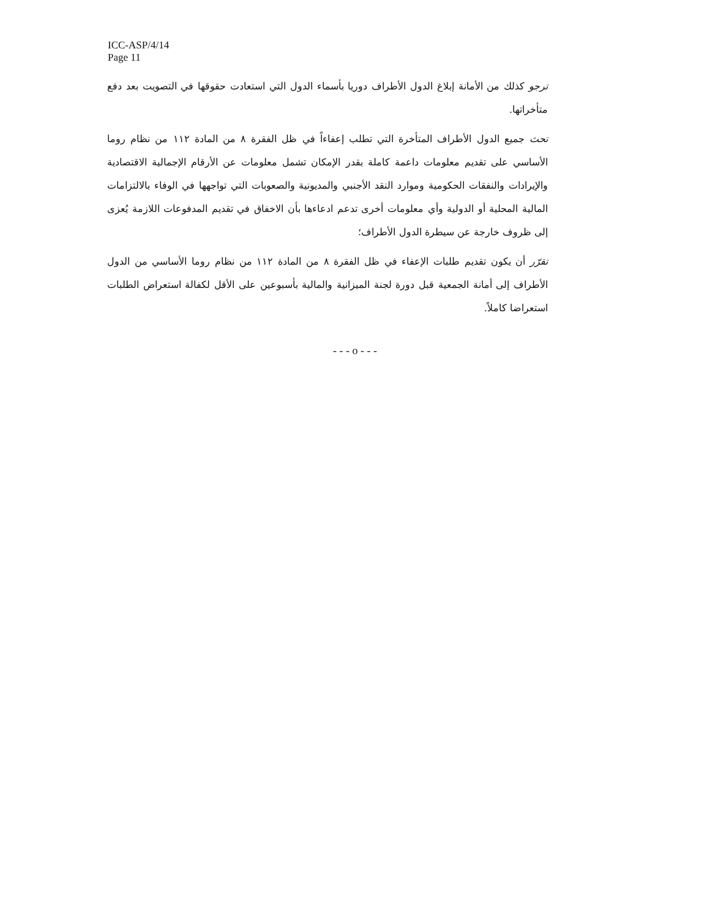ICC-ASP/4/14
Page 11
ترجو كذلك من الأمانة إبلاغ الدول الأطراف دوريا بأسماء الدول التي استعادت حقوقها في التصويت بعد دفع متأخراتها.
تحث جميع الدول الأطراف المتأخرة التي تطلب إعفاءاً في ظل الفقرة ٨ من المادة ١١٢ من نظام روما الأساسي على تقديم معلومات داعمة كاملة بقدر الإمكان تشمل معلومات عن الأرقام الإجمالية الاقتصادية والإيرادات والنفقات الحكومية وموارد النقد الأجنبي والمديونية والصعوبات التي تواجهها في الوفاء بالالتزامات المالية المحلية أو الدولية وأي معلومات أخرى تدعم ادعاءها بأن الاخفاق في تقديم المدفوعات اللازمة يُعزى إلى ظروف خارجة عن سيطرة الدول الأطراف؛
تقرّر أن يكون تقديم طلبات الإعفاء في ظل الفقرة ٨ من المادة ١١٢ من نظام روما الأساسي من الدول الأطراف إلى أمانة الجمعية قبل دورة لجنة الميزانية والمالية بأسبوعين على الأقل لكفالة استعراض الطلبات استعراضا كاملاً.
- - - o - - -